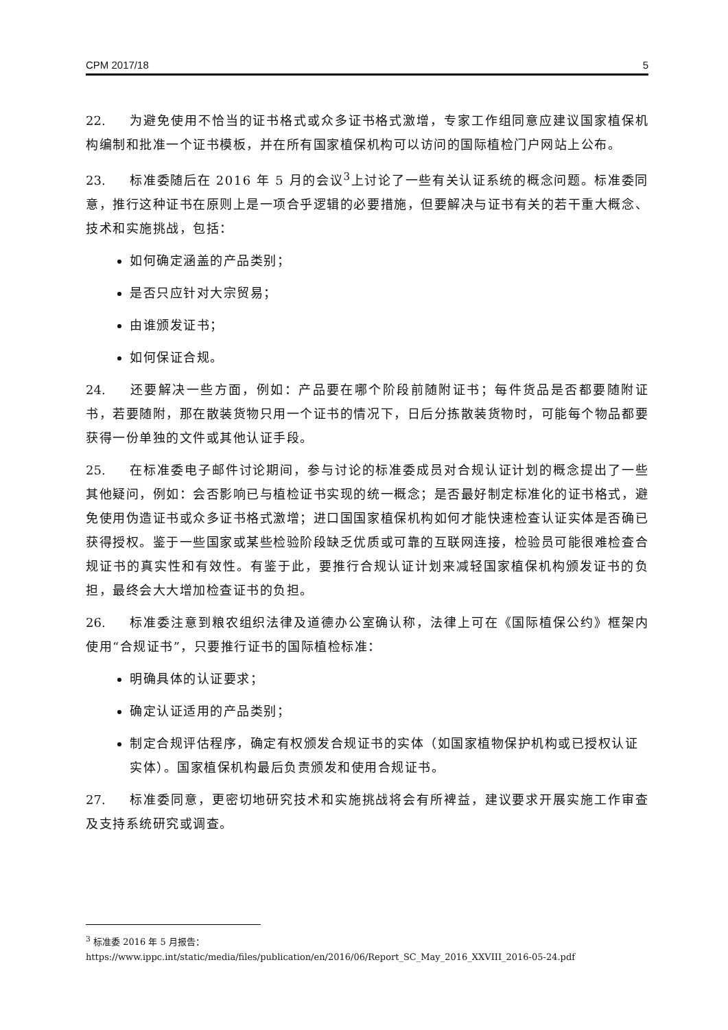CPM 2017/18 5
22. 为避免使用不恰当的证书格式或众多证书格式激增，专家工作组同意应建议国家植保机构编制和批准一个证书模板，并在所有国家植保机构可以访问的国际植检门户网站上公布。
23. 标准委随后在 2016 年 5 月的会议<sup>3</sup>上讨论了一些有关认证系统的概念问题。标准委同意，推行这种证书在原则上是一项合乎逻辑的必要措施，但要解决与证书有关的若干重大概念、技术和实施挑战，包括：
如何确定涵盖的产品类别；
是否只应针对大宗贸易；
由谁颁发证书；
如何保证合规。
24. 还要解决一些方面，例如：产品要在哪个阶段前随附证书；每件货品是否都要随附证书，若要随附，那在散装货物只用一个证书的情况下，日后分拣散装货物时，可能每个物品都要获得一份单独的文件或其他认证手段。
25. 在标准委电子邮件讨论期间，参与讨论的标准委成员对合规认证计划的概念提出了一些其他疑问，例如：会否影响已与植检证书实现的统一概念；是否最好制定标准化的证书格式，避免使用伪造证书或众多证书格式激增；进口国国家植保机构如何才能快速检查认证实体是否确已获得授权。鉴于一些国家或某些检验阶段缺乏优质或可靠的互联网连接，检验员可能很难检查合规证书的真实性和有效性。有鉴于此，要推行合规认证计划来减轻国家植保机构颁发证书的负担，最终会大大增加检查证书的负担。
26. 标准委注意到粮农组织法律及道德办公室确认称，法律上可在《国际植保公约》框架内使用“合规证书”，只要推行证书的国际植检标准：
明确具体的认证要求；
确定认证适用的产品类别；
制定合规评估程序，确定有权颁发合规证书的实体（如国家植物保护机构或已授权认证实体）。国家植保机构最后负责颁发和使用合规证书。
27. 标准委同意，更密切地研究技术和实施挑战将会有所裨益，建议要求开展实施工作审查及支持系统研究或调查。
<sup>3</sup> 标准委 2016 年 5 月报告：
https://www.ippc.int/static/media/files/publication/en/2016/06/Report_SC_May_2016_XXVIII_2016-05-24.pdf